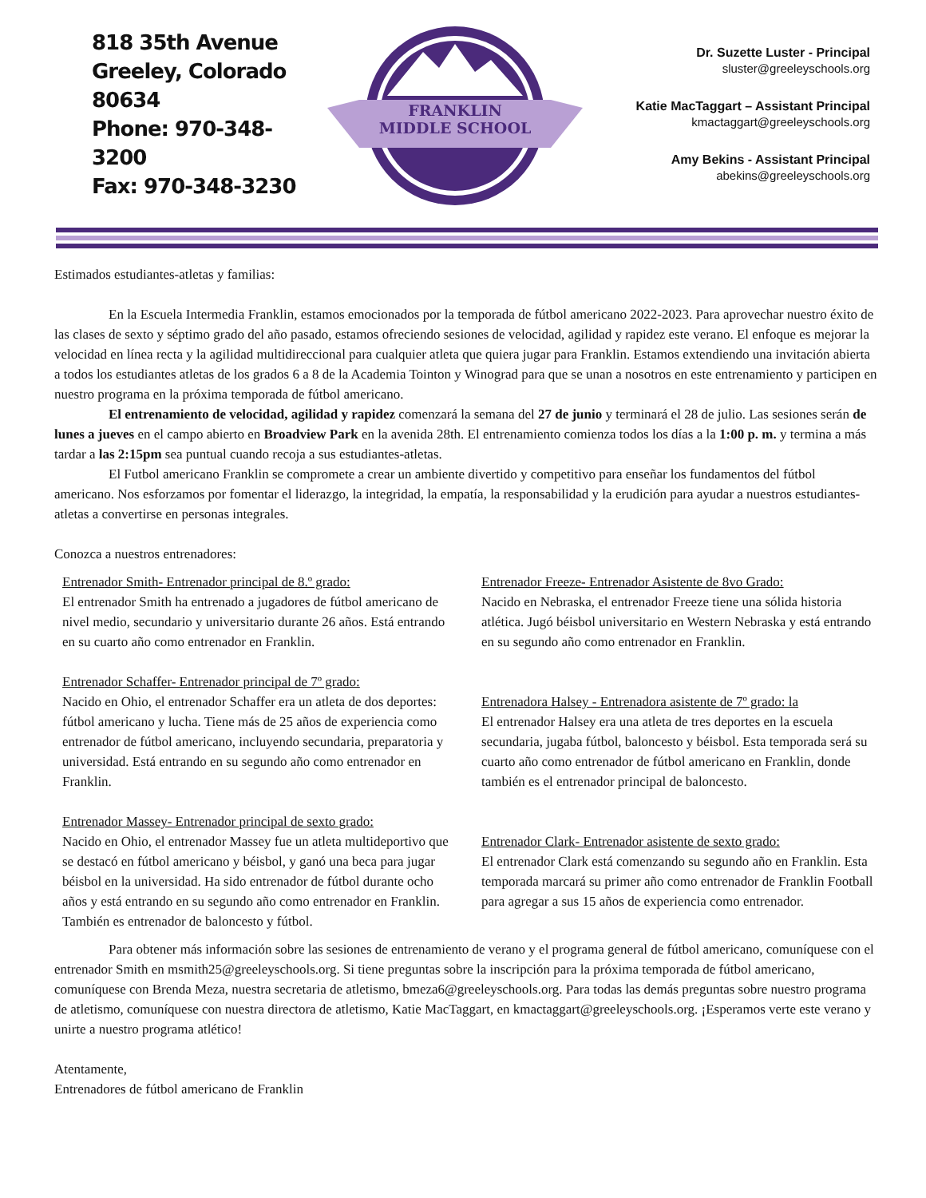818 35th Avenue
Greeley, Colorado 80634
Phone: 970-348-3200
Fax: 970-348-3230
FRANKLIN
MIDDLE SCHOOL
Dr. Suzette Luster - Principal
sluster@greeleyschools.org
Katie MacTaggart – Assistant Principal
kmactaggart@greeleyschools.org
Amy Bekins - Assistant Principal
abekins@greeleyschools.org
Estimados estudiantes-atletas y familias:
En la Escuela Intermedia Franklin, estamos emocionados por la temporada de fútbol americano 2022-2023. Para aprovechar nuestro éxito de las clases de sexto y séptimo grado del año pasado, estamos ofreciendo sesiones de velocidad, agilidad y rapidez este verano. El enfoque es mejorar la velocidad en línea recta y la agilidad multidireccional para cualquier atleta que quiera jugar para Franklin. Estamos extendiendo una invitación abierta a todos los estudiantes atletas de los grados 6 a 8 de la Academia Tointon y Winograd para que se unan a nosotros en este entrenamiento y participen en nuestro programa en la próxima temporada de fútbol americano.
El entrenamiento de velocidad, agilidad y rapidez comenzará la semana del 27 de junio y terminará el 28 de julio. Las sesiones serán de lunes a jueves en el campo abierto en Broadview Park en la avenida 28th. El entrenamiento comienza todos los días a la 1:00 p. m. y termina a más tardar a las 2:15pm sea puntual cuando recoja a sus estudiantes-atletas.
El Futbol americano Franklin se compromete a crear un ambiente divertido y competitivo para enseñar los fundamentos del fútbol americano. Nos esforzamos por fomentar el liderazgo, la integridad, la empatía, la responsabilidad y la erudición para ayudar a nuestros estudiantes-atletas a convertirse en personas integrales.
Conozca a nuestros entrenadores:
Entrenador Smith- Entrenador principal de 8.º grado:
El entrenador Smith ha entrenado a jugadores de fútbol americano de nivel medio, secundario y universitario durante 26 años. Está entrando en su cuarto año como entrenador en Franklin.
Entrenador Schaffer- Entrenador principal de 7º grado:
Nacido en Ohio, el entrenador Schaffer era un atleta de dos deportes: fútbol americano y lucha. Tiene más de 25 años de experiencia como entrenador de fútbol americano, incluyendo secundaria, preparatoria y universidad. Está entrando en su segundo año como entrenador en Franklin.
Entrenador Massey- Entrenador principal de sexto grado:
Nacido en Ohio, el entrenador Massey fue un atleta multideportivo que se destacó en fútbol americano y béisbol, y ganó una beca para jugar béisbol en la universidad. Ha sido entrenador de fútbol durante ocho años y está entrando en su segundo año como entrenador en Franklin. También es entrenador de baloncesto y fútbol.
Entrenador Freeze- Entrenador Asistente de 8vo Grado:
Nacido en Nebraska, el entrenador Freeze tiene una sólida historia atlética. Jugó béisbol universitario en Western Nebraska y está entrando en su segundo año como entrenador en Franklin.
Entrenadora Halsey - Entrenadora asistente de 7º grado: la
El entrenador Halsey era una atleta de tres deportes en la escuela secundaria, jugaba fútbol, baloncesto y béisbol. Esta temporada será su cuarto año como entrenador de fútbol americano en Franklin, donde también es el entrenador principal de baloncesto.
Entrenador Clark- Entrenador asistente de sexto grado:
El entrenador Clark está comenzando su segundo año en Franklin. Esta temporada marcará su primer año como entrenador de Franklin Football para agregar a sus 15 años de experiencia como entrenador.
Para obtener más información sobre las sesiones de entrenamiento de verano y el programa general de fútbol americano, comuníquese con el entrenador Smith en msmith25@greeleyschools.org. Si tiene preguntas sobre la inscripción para la próxima temporada de fútbol americano, comuníquese con Brenda Meza, nuestra secretaria de atletismo, bmeza6@greeleyschools.org. Para todas las demás preguntas sobre nuestro programa de atletismo, comuníquese con nuestra directora de atletismo, Katie MacTaggart, en kmactaggart@greeleyschools.org. ¡Esperamos verte este verano y unirte a nuestro programa atlético!
Atentamente,
Entrenadores de fútbol americano de Franklin